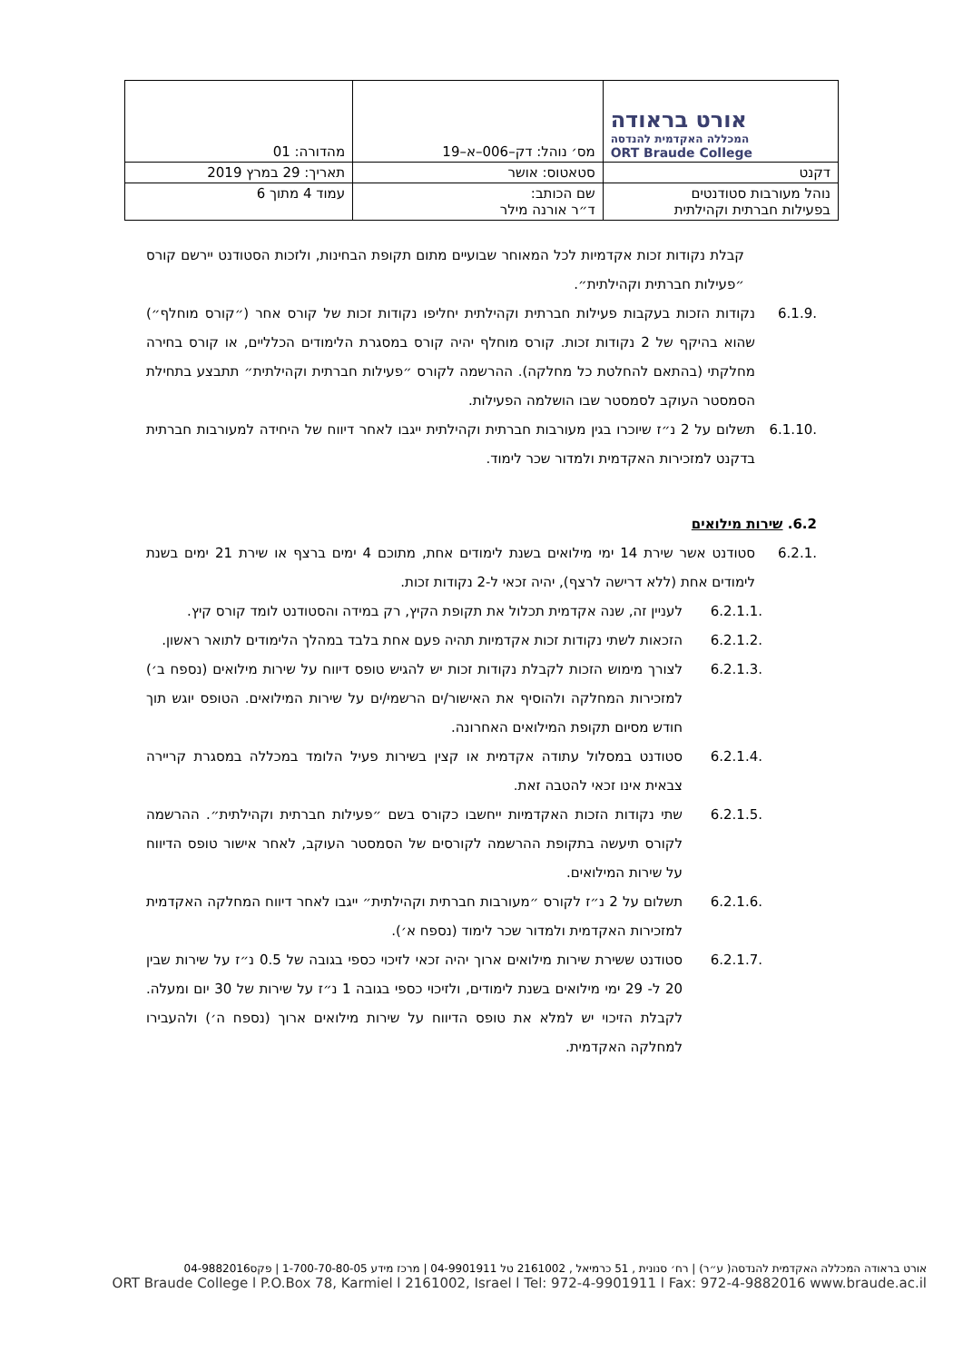| אורט בראודה המכללה האקדמית להנדסה ORT Braude College | מס׳ נוהל: דק–006–א–19 | מהדורה: 01 |
| דקנט | סטאטוס: אושר | תאריך: 29 במרץ 2019 |
| נוהל מעורבות סטודנטים בפעילות חברתית וקהילתית | שם הכותב: ד״ר אורנה מילר | עמוד 4 מתוך 6 |
קבלת נקודות זכות אקדמיות לכל המאוחר שבועיים מתום תקופת הבחינות, ולזכות הסטודנט יירשם קורס ״פעילות חברתית וקהילתית״.
6.1.9. נקודות הזכות בעקבות פעילות חברתית וקהילתית יחליפו נקודות זכות של קורס אחר (״קורס מוחלף״) שהוא בהיקף של 2 נקודות זכות. קורס מוחלף יהיה קורס במסגרת הלימודים הכלליים, או קורס בחירה מחלקתי (בהתאם להחלטת כל מחלקה). ההרשמה לקורס ״פעילות חברתית וקהילתית״ תתבצע בתחילת הסמסטר העוקב לסמסטר שבו הושלמה הפעילות.
6.1.10.
תשלום על 2 נ״ז שיוכרו בגין מעורבות חברתית וקהילתית ייגבו לאחר דיווח של היחידה למעורבות חברתית בדקנט למזכירות האקדמית ולמדור שכר לימוד.
6.2. שירות מילואים
6.2.1. סטודנט אשר שירת 14 ימי מילואים בשנת לימודים אחת, מתוכם 4 ימים ברצף או שירת 21 ימים בשנת לימודים אחת (ללא דרישה לרצף), יהיה זכאי ל-2 נקודות זכות.
6.2.1.1. לעניין זה, שנה אקדמית תכלול את תקופת הקיץ, רק במידה והסטודנט לומד קורס קיץ.
6.2.1.2. הזכאות לשתי נקודות זכות אקדמיות תהיה פעם אחת בלבד במהלך הלימודים לתואר ראשון.
6.2.1.3. לצורך מימוש הזכות לקבלת נקודות זכות יש להגיש טופס דיווח על שירות מילואים (נספח ב׳) למזכירות המחלקה ולהוסיף את האישור/ים הרשמי/ים על שירות המילואים. הטופס יוגש תוך חודש מסיום תקופת המילואים האחרונה.
6.2.1.4. סטודנט במסלול עתודה אקדמית או קצין בשירות פעיל הלומד במכללה במסגרת קריירה צבאית אינו זכאי להטבה זאת.
6.2.1.5. שתי נקודות הזכות האקדמיות ייחשבו כקורס בשם ״פעילות חברתית וקהילתית״. ההרשמה לקורס תיעשה בתקופת ההרשמה לקורסים של הסמסטר העוקב, לאחר אישור טופס הדיווח על שירות המילואים.
6.2.1.6. תשלום על 2 נ״ז לקורס ״מעורבות חברתית וקהילתית״ ייגבו לאחר דיווח המחלקה האקדמית למזכירות האקדמית ולמדור שכר לימוד (נספח א׳).
6.2.1.7. סטודנט ששירת שירות מילואים ארוך יהיה זכאי לזיכוי כספי בגובה של 0.5 נ״ז על שירות שבין 20 ל- 29 ימי מילואים בשנת לימודים, ולזיכוי כספי בגובה 1 נ״ז על שירות של 30 יום ומעלה. לקבלת הזיכוי יש למלא את טופס הדיווח על שירות מילואים ארוך (נספח ה׳) ולהעבירו למחלקה האקדמית.
אורט בראודה המכללה האקדמית להנדסה( ע״ר) | רח׳ סנונית , 51 כרמיאל , 2161002 טל 04-9901911 | מרכז מידע 1-700-70-80-05 | פקס04-9882016
ORT Braude College l P.O.Box 78, Karmiel l 2161002, Israel l Tel: 972-4-9901911 l Fax: 972-4-9882016 www.braude.ac.il